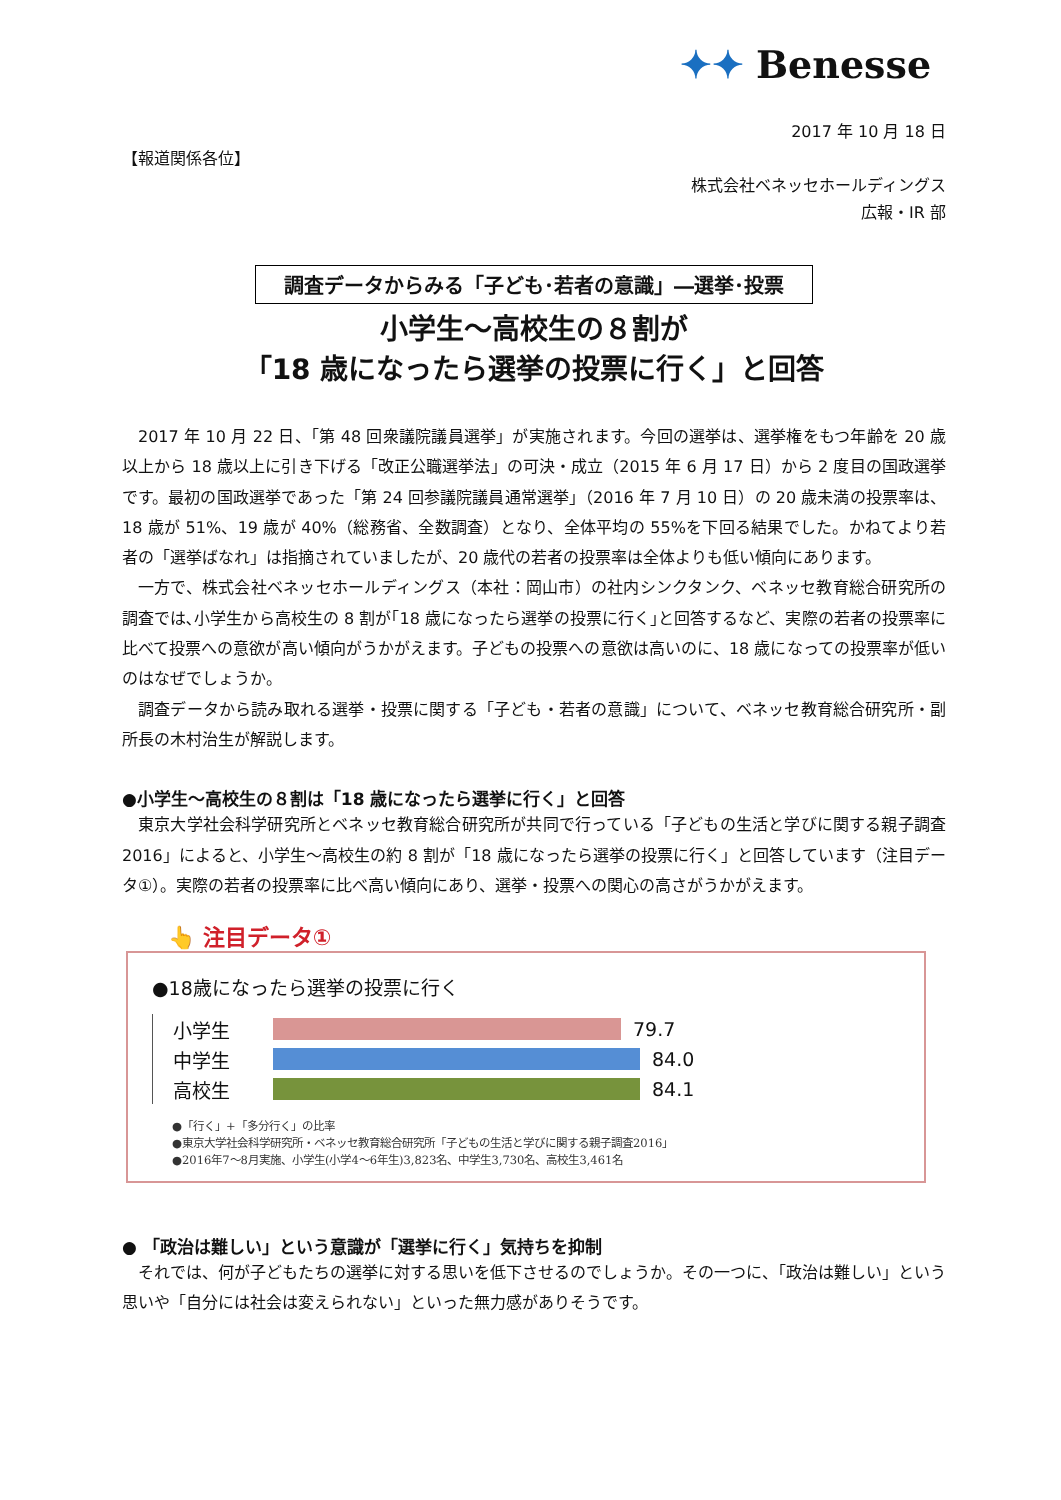✦✦ Benesse
2017 年 10 月 18 日
【報道関係各位】
株式会社ベネッセホールディングス
広報・IR 部
調査データからみる「子ども･若者の意識」―選挙･投票
小学生～高校生の８割が
「18 歳になったら選挙の投票に行く」と回答
2017 年 10 月 22 日、「第 48 回衆議院議員選挙」が実施されます。今回の選挙は、選挙権をもつ年齢を 20 歳以上から 18 歳以上に引き下げる「改正公職選挙法」の可決・成立（2015 年 6 月 17 日）から 2 度目の国政選挙です。最初の国政選挙であった「第 24 回参議院議員通常選挙」（2016 年 7 月 10 日）の 20 歳未満の投票率は、18 歳が 51%、19 歳が 40%（総務省、全数調査）となり、全体平均の 55%を下回る結果でした。かねてより若者の「選挙ばなれ」は指摘されていましたが、20 歳代の若者の投票率は全体よりも低い傾向にあります。
一方で、株式会社ベネッセホールディングス（本社：岡山市）の社内シンクタンク、ベネッセ教育総合研究所の調査では､小学生から高校生の 8 割が｢18 歳になったら選挙の投票に行く｣と回答するなど、実際の若者の投票率に比べて投票への意欲が高い傾向がうかがえます。子どもの投票への意欲は高いのに、18 歳になっての投票率が低いのはなぜでしょうか。
調査データから読み取れる選挙・投票に関する「子ども・若者の意識」について、ベネッセ教育総合研究所・副所長の木村治生が解説します。
●小学生～高校生の８割は「18 歳になったら選挙に行く」と回答
東京大学社会科学研究所とベネッセ教育総合研究所が共同で行っている「子どもの生活と学びに関する親子調査 2016」によると、小学生～高校生の約 8 割が「18 歳になったら選挙の投票に行く」と回答しています（注目データ①）。実際の若者の投票率に比べ高い傾向にあり、選挙・投票への関心の高さがうかがえます。
👆 注目データ①
●18歳になったら選挙の投票に行く
小学生
79.7
中学生
84.0
高校生
84.1
●「行く」+「多分行く」の比率
●東京大学社会科学研究所・ベネッセ教育総合研究所「子どもの生活と学びに関する親子調査2016」
●2016年7～8月実施、小学生(小学4～6年生)3,823名、中学生3,730名、高校生3,461名
● 「政治は難しい」という意識が「選挙に行く」気持ちを抑制
それでは、何が子どもたちの選挙に対する思いを低下させるのでしょうか。その一つに、「政治は難しい」という思いや「自分には社会は変えられない」といった無力感がありそうです。